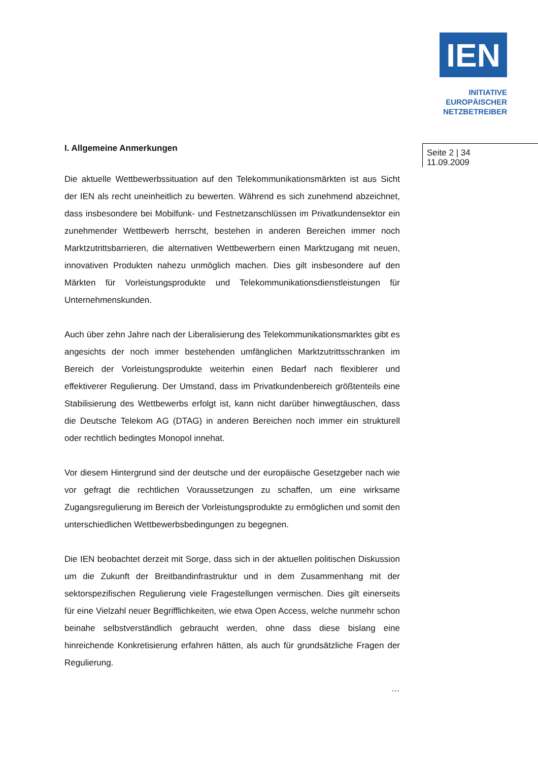IEN
INITIATIVE
EUROPÄISCHER
NETZBETREIBER
Seite 2 | 34
11.09.2009
I. Allgemeine Anmerkungen
Die aktuelle Wettbewerbssituation auf den Telekommunikationsmärkten ist aus Sicht der IEN als recht uneinheitlich zu bewerten. Während es sich zunehmend abzeichnet, dass insbesondere bei Mobilfunk- und Festnetzanschlüssen im Privatkundensektor ein zunehmender Wettbewerb herrscht, bestehen in anderen Bereichen immer noch Marktzutrittsbarrieren, die alternativen Wettbewerbern einen Marktzugang mit neuen, innovativen Produkten nahezu unmöglich machen. Dies gilt insbesondere auf den Märkten für Vorleistungsprodukte und Telekommunikationsdienstleistungen für Unternehmenskunden.
Auch über zehn Jahre nach der Liberalisierung des Telekommunikationsmarktes gibt es angesichts der noch immer bestehenden umfänglichen Marktzutrittsschranken im Bereich der Vorleistungsprodukte weiterhin einen Bedarf nach flexiblerer und effektiverer Regulierung. Der Umstand, dass im Privatkundenbereich größtenteils eine Stabilisierung des Wettbewerbs erfolgt ist, kann nicht darüber hinwegtäuschen, dass die Deutsche Telekom AG (DTAG) in anderen Bereichen noch immer ein strukturell oder rechtlich bedingtes Monopol innehat.
Vor diesem Hintergrund sind der deutsche und der europäische Gesetzgeber nach wie vor gefragt die rechtlichen Voraussetzungen zu schaffen, um eine wirksame Zugangsregulierung im Bereich der Vorleistungsprodukte zu ermöglichen und somit den unterschiedlichen Wettbewerbsbedingungen zu begegnen.
Die IEN beobachtet derzeit mit Sorge, dass sich in der aktuellen politischen Diskussion um die Zukunft der Breitbandinfrastruktur und in dem Zusammenhang mit der sektorspezifischen Regulierung viele Fragestellungen vermischen. Dies gilt einerseits für eine Vielzahl neuer Begrifflichkeiten, wie etwa Open Access, welche nunmehr schon beinahe selbstverständlich gebraucht werden, ohne dass diese bislang eine hinreichende Konkretisierung erfahren hätten, als auch für grundsätzliche Fragen der Regulierung.
…